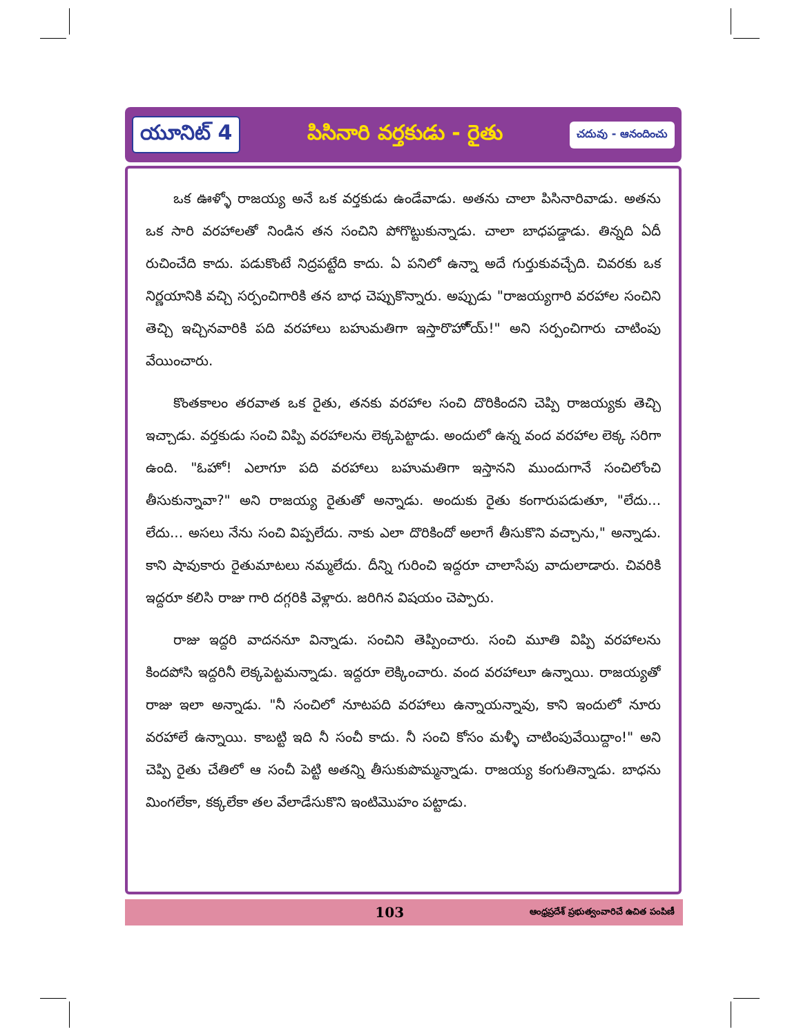యూనిట్ 4 పిసినారి వర్తకుడు - రైతు చదువు - ఆనందించు
ఒక ఊళ్ళో రాజయ్య అనే ఒక వర్తకుడు ఉండేవాడు. అతను చాలా పిసినారివాడు. అతను ఒక సారి వరహాలతో నిండిన తన సంచిని పోగొట్టుకున్నాడు. చాలా బాధపడ్డాడు. తిన్నది ఏదీ రుచించేది కాదు. పడుకొంటే నిద్రపట్టేది కాదు. ఏ పనిలో ఉన్నా అదే గుర్తుకువచ్చేది. చివరకు ఒక నిర్ణయానికి వచ్చి సర్పంచిగారికి తన బాధ చెప్పుకొన్నారు. అప్పుడు "రాజయ్యగారి వరహాల సంచిని తెచ్చి ఇచ్చినవారికి పది వరహాలు బహుమతిగా ఇస్తారొహో్య్!" అని సర్పంచిగారు చాటింపు వేయించారు.
కొంతకాలం తరవాత ఒక రైతు, తనకు వరహాల సంచి దొరికిందని చెప్పి రాజయ్యకు తెచ్చి ఇచ్చాడు. వర్తకుడు సంచి విప్పి వరహాలను లెక్కపెట్టాడు. అందులో ఉన్న వంద వరహాల లెక్క సరిగా ఉంది. "ఓహో! ఎలాగూ పది వరహాలు బహుమతిగా ఇస్తానని ముందుగానే సంచిలోంచి తీసుకున్నావా?" అని రాజయ్య రైతుతో అన్నాడు. అందుకు రైతు కంగారుపడుతూ, "లేదు... లేదు... అసలు నేను సంచి విప్పలేదు. నాకు ఎలా దొరికిందో అలాగే తీసుకొని వచ్చాను," అన్నాడు. కాని షావుకారు రైతుమాటలు నమ్మలేదు. దీన్ని గురించి ఇద్దరూ చాలాసేపు వాదులాడారు. చివరికి ఇద్దరూ కలిసి రాజు గారి దగ్గరికి వెళ్లారు. జరిగిన విషయం చెప్పారు.
రాజు ఇద్దరి వాదననూ విన్నాడు. సంచిని తెప్పించారు. సంచి మూతి విప్పి వరహాలను కిందపోసి ఇద్దరినీ లెక్కపెట్టమన్నాడు. ఇద్దరూ లెక్కించారు. వంద వరహాలూ ఉన్నాయి. రాజయ్యతో రాజు ఇలా అన్నాడు. "నీ సంచిలో నూటపది వరహాలు ఉన్నాయన్నావు, కాని ఇందులో నూరు వరహాలే ఉన్నాయి. కాబట్టి ఇది నీ సంచీ కాదు. నీ సంచి కోసం మళ్ళీ చాటింపువేయిద్దాం!" అని చెప్పి రైతు చేతిలో ఆ సంచీ పెట్టి అతన్ని తీసుకుపొమ్మన్నాడు. రాజయ్య కంగుతిన్నాడు. బాధను మింగలేకా, కక్కలేకా తల వేలాడేసుకొని ఇంటిమొహం పట్టాడు.
103 ఆంధ్రప్రదేశ్ ప్రభుత్వంవారిచే ఉచిత పంపిణీ